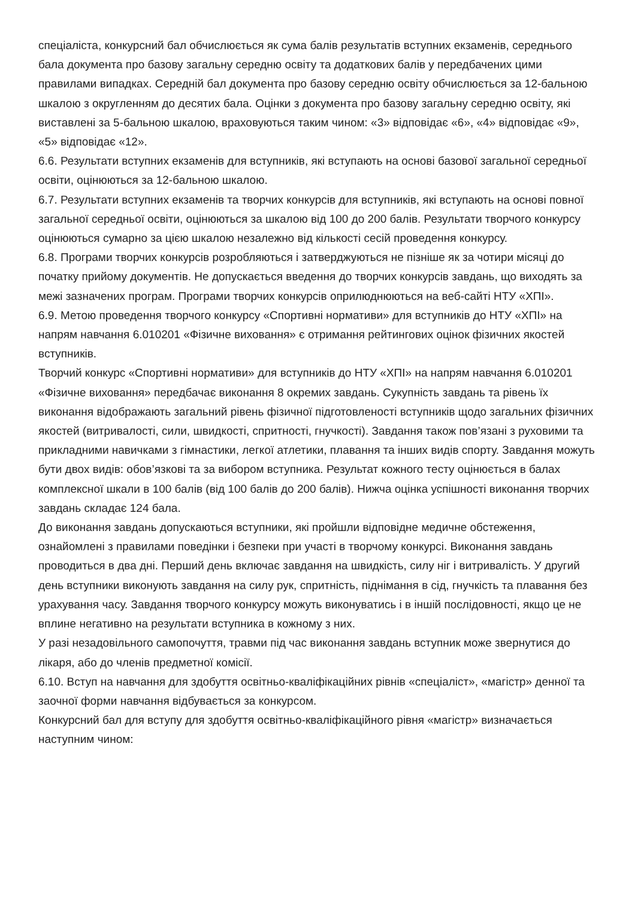спеціаліста, конкурсний бал обчислюється як сума балів результатів вступних екзаменів, середнього бала документа про базову загальну середню освіту та додаткових балів у передбачених цими правилами випадках. Середній бал документа про базову середню освіту обчислюється за 12-бальною шкалою з округленням до десятих бала. Оцінки з документа про базову загальну середню освіту, які виставлені за 5-бальною шкалою, враховуються таким чином: «3» відповідає «6», «4» відповідає «9», «5» відповідає «12».
6.6. Результати вступних екзаменів для вступників, які вступають на основі базової загальної середньої освіти, оцінюються за 12-бальною шкалою.
6.7. Результати вступних екзаменів та творчих конкурсів для вступників, які вступають на основі повної загальної середньої освіти, оцінюються за шкалою від 100 до 200 балів. Результати творчого конкурсу оцінюються сумарно за цією шкалою незалежно від кількості сесій проведення конкурсу.
6.8. Програми творчих конкурсів розробляються і затверджуються не пізніше як за чотири місяці до початку прийому документів. Не допускається введення до творчих конкурсів завдань, що виходять за межі зазначених програм. Програми творчих конкурсів оприлюднюються на веб-сайті НТУ «ХПІ».
6.9. Метою проведення творчого конкурсу «Спортивні нормативи» для вступників до НТУ «ХПІ» на напрям навчання 6.010201 «Фізичне виховання» є отримання рейтингових оцінок фізичних якостей вступників.
Творчий конкурс «Спортивні нормативи» для вступників до НТУ «ХПІ» на напрям навчання 6.010201 «Фізичне виховання» передбачає виконання 8 окремих завдань. Сукупність завдань та рівень їх виконання відображають загальний рівень фізичної підготовленості вступників щодо загальних фізичних якостей (витривалості, сили, швидкості, спритності, гнучкості). Завдання також пов’язані з руховими та прикладними навичками з гімнастики, легкої атлетики, плавання та інших видів спорту. Завдання можуть бути двох видів: обов’язкові та за вибором вступника. Результат кожного тесту оцінюється в балах комплексної шкали в 100 балів (від 100 балів до 200 балів). Нижча оцінка успішності виконання творчих завдань складає 124 бала.
До виконання завдань допускаються вступники, які пройшли відповідне медичне обстеження, ознайомлені з правилами поведінки і безпеки при участі в творчому конкурсі. Виконання завдань проводиться в два дні. Перший день включає завдання на швидкість, силу ніг і витривалість. У другий день вступники виконують завдання на силу рук, спритність, піднімання в сід, гнучкість та плавання без урахування часу. Завдання творчого конкурсу можуть виконуватись і в іншій послідовності, якщо це не вплине негативно на результати вступника в кожному з них.
У разі незадовільного самопочуття, травми під час виконання завдань вступник може звернутися до лікаря, або до членів предметної комісії.
6.10. Вступ на навчання для здобуття освітньо-кваліфікаційних рівнів «спеціаліст», «магістр» денної та заочної форми навчання відбувається за конкурсом.
Конкурсний бал для вступу для здобуття освітньо-кваліфікаційного рівня «магістр» визначається наступним чином: